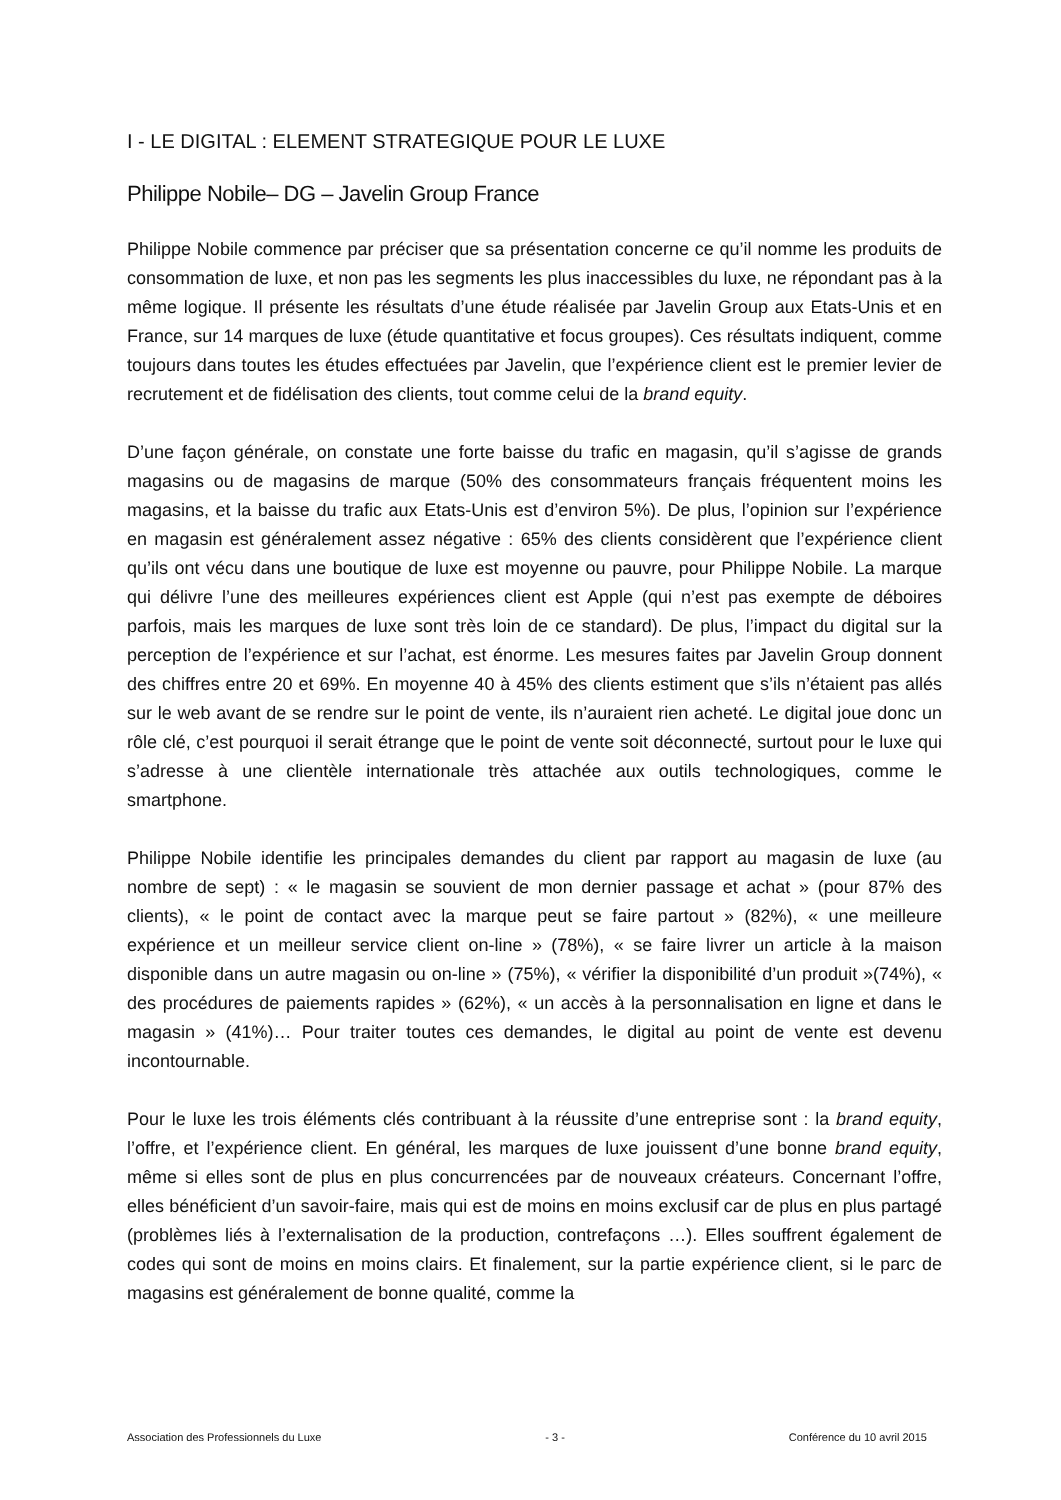I - LE DIGITAL : ELEMENT STRATEGIQUE POUR LE LUXE
Philippe Nobile– DG – Javelin Group France
Philippe Nobile commence par préciser que sa présentation concerne ce qu’il nomme les produits de consommation de luxe, et non pas les segments les plus inaccessibles du luxe, ne répondant pas à la même logique. Il présente les résultats d’une étude réalisée par Javelin Group aux Etats-Unis et en France, sur 14 marques de luxe (étude quantitative et focus groupes). Ces résultats indiquent, comme toujours dans toutes les études effectuées par Javelin, que l’expérience client est le premier levier de recrutement et de fidélisation des clients, tout comme celui de la brand equity.
D’une façon générale, on constate une forte baisse du trafic en magasin, qu’il s’agisse de grands magasins ou de magasins de marque (50% des consommateurs français fréquentent moins les magasins, et la baisse du trafic aux Etats-Unis est d’environ 5%). De plus, l’opinion sur l’expérience en magasin est généralement assez négative : 65% des clients considèrent que l’expérience client qu’ils ont vécu dans une boutique de luxe est moyenne ou pauvre, pour Philippe Nobile. La marque qui délivre l’une des meilleures expériences client est Apple (qui n’est pas exempte de déboires parfois, mais les marques de luxe sont très loin de ce standard). De plus, l’impact du digital sur la perception de l’expérience et sur l’achat, est énorme. Les mesures faites par Javelin Group donnent des chiffres entre 20 et 69%. En moyenne 40 à 45% des clients estiment que s’ils n’étaient pas allés sur le web avant de se rendre sur le point de vente, ils n’auraient rien acheté. Le digital joue donc un rôle clé, c’est pourquoi il serait étrange que le point de vente soit déconnecté, surtout pour le luxe qui s’adresse à une clientèle internationale très attachée aux outils technologiques, comme le smartphone.
Philippe Nobile identifie les principales demandes du client par rapport au magasin de luxe (au nombre de sept) : « le magasin se souvient de mon dernier passage et achat » (pour 87% des clients), « le point de contact avec la marque peut se faire partout » (82%), « une meilleure expérience et un meilleur service client on-line » (78%), « se faire livrer un article à la maison disponible dans un autre magasin ou on-line » (75%), « vérifier la disponibilité d’un produit »(74%), « des procédures de paiements rapides » (62%), « un accès à la personnalisation en ligne et dans le magasin » (41%)… Pour traiter toutes ces demandes, le digital au point de vente est devenu incontournable.
Pour le luxe les trois éléments clés contribuant à la réussite d’une entreprise sont : la brand equity, l’offre, et l’expérience client. En général, les marques de luxe jouissent d’une bonne brand equity, même si elles sont de plus en plus concurrencées par de nouveaux créateurs. Concernant l’offre, elles bénéficient d’un savoir-faire, mais qui est de moins en moins exclusif car de plus en plus partagé (problèmes liés à l’externalisation de la production, contrefaçons …). Elles souffrent également de codes qui sont de moins en moins clairs. Et finalement, sur la partie expérience client, si le parc de magasins est généralement de bonne qualité, comme la
Association des Professionnels du Luxe - 3 - Conférence du 10 avril 2015